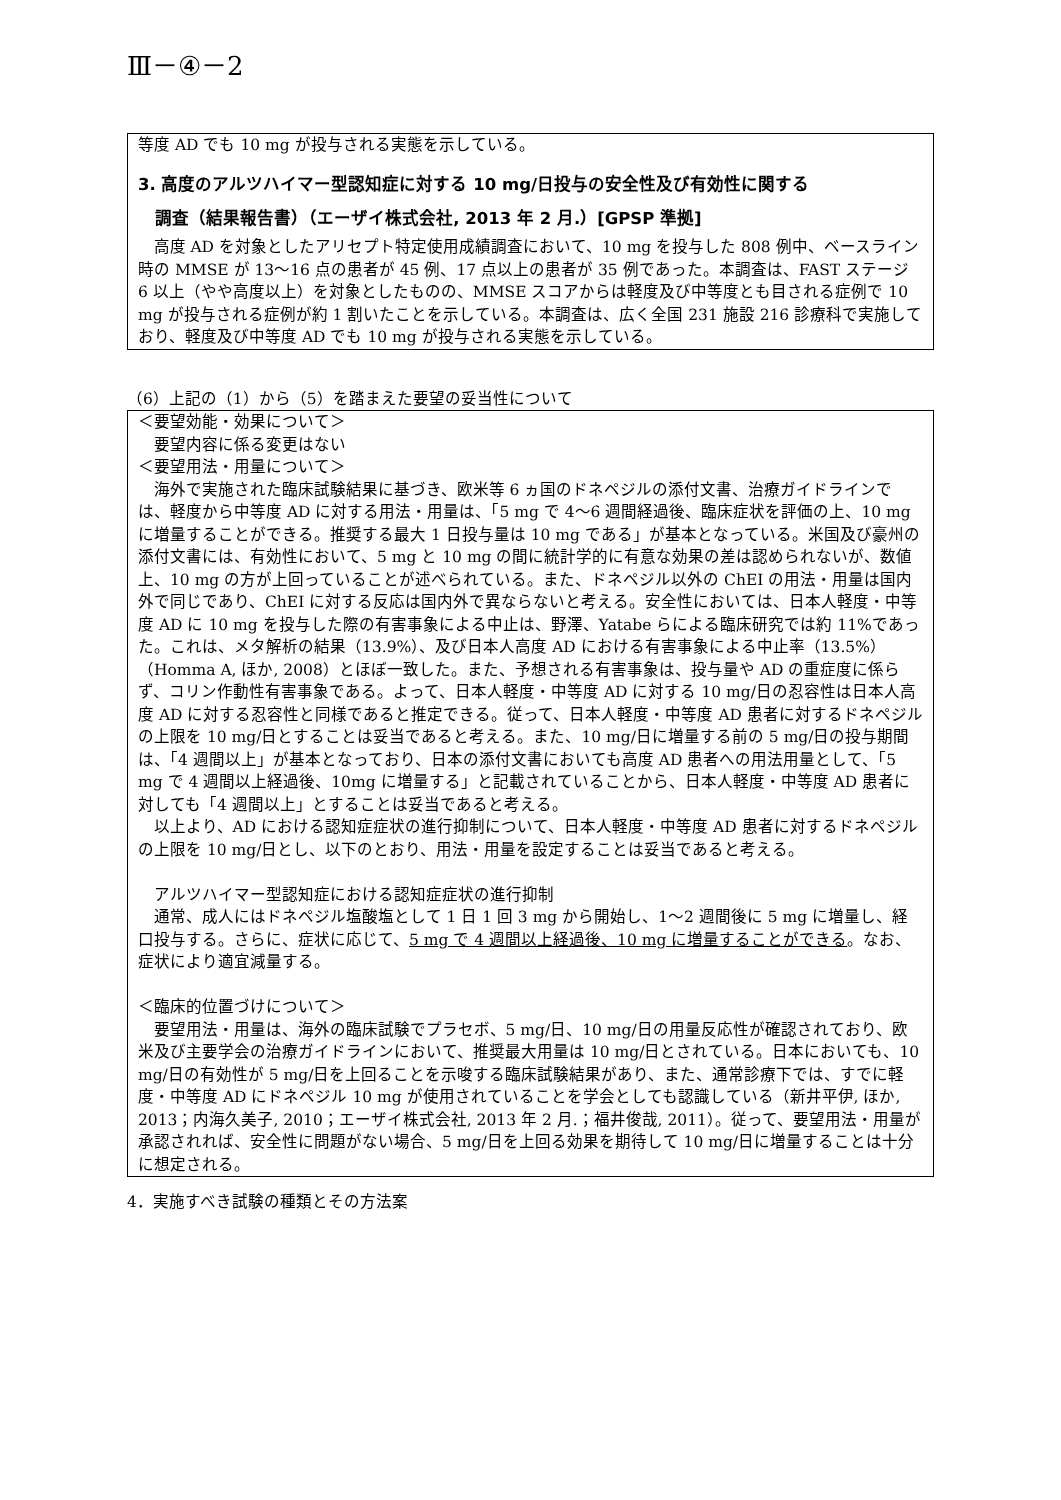Ⅲ－④－2
等度 AD でも 10 mg が投与される実態を示している。
3. 高度のアルツハイマー型認知症に対する 10 mg/日投与の安全性及び有効性に関する
調査（結果報告書）（エーザイ株式会社, 2013 年 2 月.）[GPSP 準拠]
高度 AD を対象としたアリセプト特定使用成績調査において、10 mg を投与した 808 例中、ベースライン時の MMSE が 13～16 点の患者が 45 例、17 点以上の患者が 35 例であった。本調査は、FAST ステージ 6 以上（やや高度以上）を対象としたものの、MMSE スコアからは軽度及び中等度とも目される症例で 10 mg が投与される症例が約 1 割いたことを示している。本調査は、広く全国 231 施設 216 診療科で実施しており、軽度及び中等度 AD でも 10 mg が投与される実態を示している。
（6）上記の（1）から（5）を踏まえた要望の妥当性について
＜要望効能・効果について＞
要望内容に係る変更はない
＜要望用法・用量について＞
海外で実施された臨床試験結果に基づき、欧米等 6 ヵ国のドネペジルの添付文書、治療ガイドラインでは、軽度から中等度 AD に対する用法・用量は、「5 mg で 4～6 週間経過後、臨床症状を評価の上、10 mg に増量することができる。推奨する最大 1 日投与量は 10 mg である」が基本となっている。米国及び豪州の添付文書には、有効性において、5 mg と 10 mg の間に統計学的に有意な効果の差は認められないが、数値上、10 mg の方が上回っていることが述べられている。また、ドネペジル以外の ChEI の用法・用量は国内外で同じであり、ChEI に対する反応は国内外で異ならないと考える。安全性においては、日本人軽度・中等度 AD に 10 mg を投与した際の有害事象による中止は、野澤、Yatabe らによる臨床研究では約 11%であった。これは、メタ解析の結果（13.9%）、及び日本人高度 AD における有害事象による中止率（13.5%）（Homma A, ほか, 2008）とほぼ一致した。また、予想される有害事象は、投与量や AD の重症度に係らず、コリン作動性有害事象である。よって、日本人軽度・中等度 AD に対する 10 mg/日の忍容性は日本人高度 AD に対する忍容性と同様であると推定できる。従って、日本人軽度・中等度 AD 患者に対するドネペジルの上限を 10 mg/日とすることは妥当であると考える。また、10 mg/日に増量する前の 5 mg/日の投与期間は、「4 週間以上」が基本となっており、日本の添付文書においても高度 AD 患者への用法用量として、「5 mg で 4 週間以上経過後、10mg に増量する」と記載されていることから、日本人軽度・中等度 AD 患者に対しても「4 週間以上」とすることは妥当であると考える。
以上より、AD における認知症症状の進行抑制について、日本人軽度・中等度 AD 患者に対するドネペジルの上限を 10 mg/日とし、以下のとおり、用法・用量を設定することは妥当であると考える。
アルツハイマー型認知症における認知症症状の進行抑制
通常、成人にはドネペジル塩酸塩として 1 日 1 回 3 mg から開始し、1～2 週間後に 5 mg に増量し、経口投与する。さらに、症状に応じて、5 mg で 4 週間以上経過後、10 mg に増量することができる。なお、症状により適宜減量する。
＜臨床的位置づけについて＞
要望用法・用量は、海外の臨床試験でプラセボ、5 mg/日、10 mg/日の用量反応性が確認されており、欧米及び主要学会の治療ガイドラインにおいて、推奨最大用量は 10 mg/日とされている。日本においても、10 mg/日の有効性が 5 mg/日を上回ることを示唆する臨床試験結果があり、また、通常診療下では、すでに軽度・中等度 AD にドネペジル 10 mg が使用されていることを学会としても認識している（新井平伊, ほか, 2013；内海久美子, 2010；エーザイ株式会社, 2013 年 2 月.；福井俊哉, 2011）。従って、要望用法・用量が承認されれば、安全性に問題がない場合、5 mg/日を上回る効果を期待して 10 mg/日に増量することは十分に想定される。
4．実施すべき試験の種類とその方法案